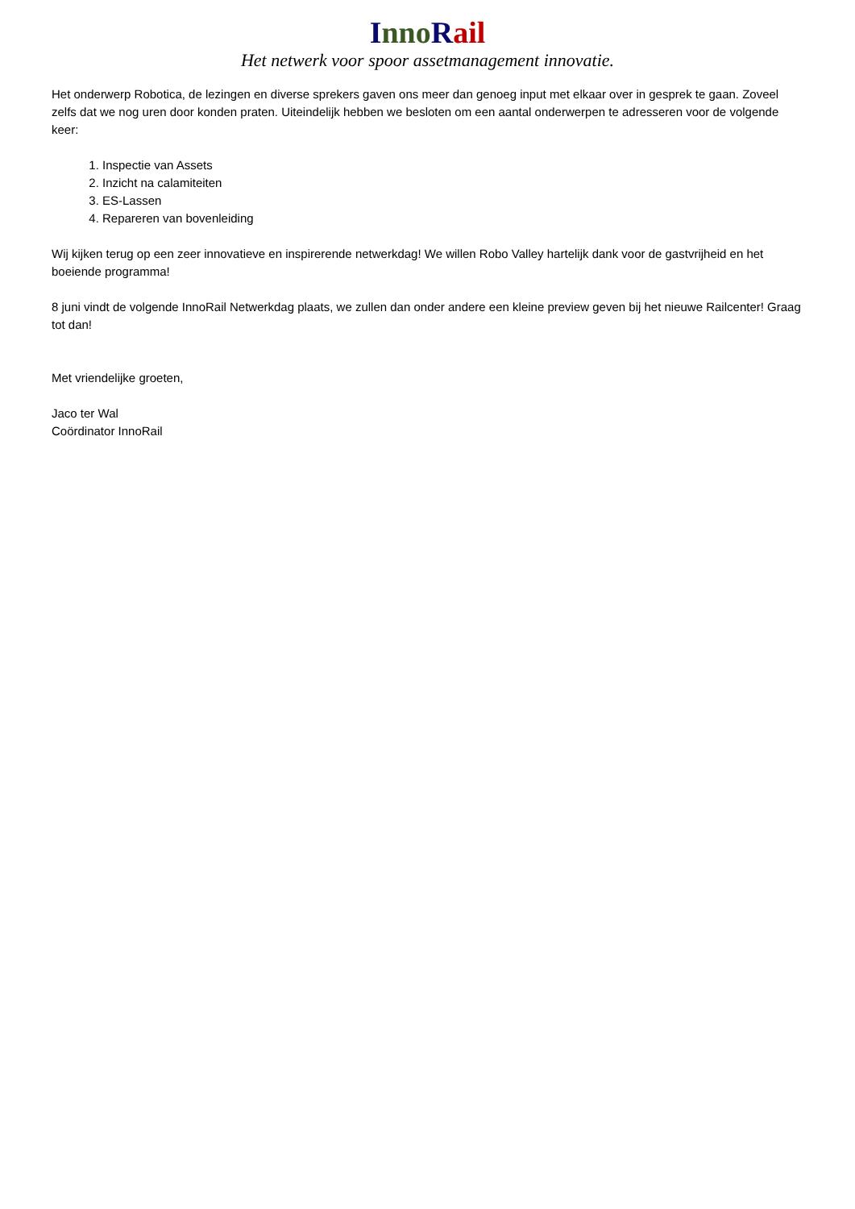Inno Rail
Het netwerk voor spoor assetmanagement innovatie.
Het onderwerp Robotica, de lezingen en diverse sprekers gaven ons meer dan genoeg input met elkaar over in gesprek te gaan. Zoveel zelfs dat we nog uren door konden praten. Uiteindelijk hebben we besloten om een aantal onderwerpen te adresseren voor de volgende keer:
1. Inspectie van Assets
2. Inzicht na calamiteiten
3. ES-Lassen
4. Repareren van bovenleiding
Wij kijken terug op een zeer innovatieve en inspirerende netwerkdag! We willen Robo Valley hartelijk dank voor de gastvrijheid en het boeiende programma!
8 juni vindt de volgende InnoRail Netwerkdag plaats, we zullen dan onder andere een kleine preview geven bij het nieuwe Railcenter! Graag tot dan!
Met vriendelijke groeten,
Jaco ter Wal
Coördinator InnoRail